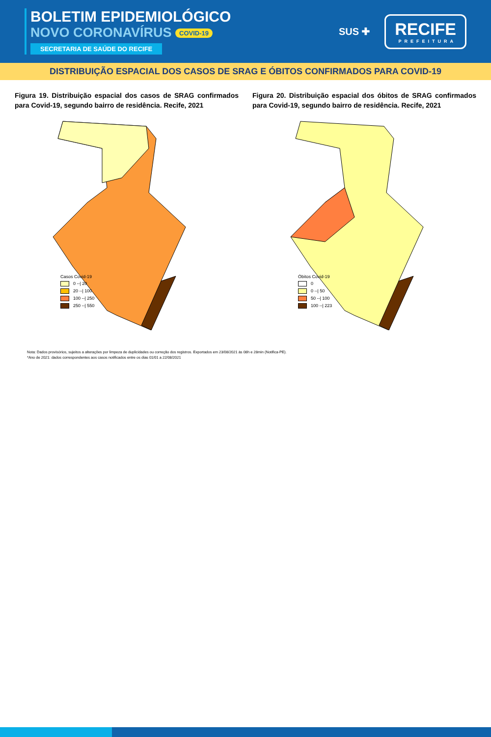BOLETIM EPIDEMIOLÓGICO
NOVO CORONAVÍRUS COVID-19
SECRETARIA DE SAÚDE DO RECIFE
SUS ✚
RECIFE
PREFEITURA
DISTRIBUIÇÃO ESPACIAL DOS CASOS DE SRAG E ÓBITOS CONFIRMADOS PARA COVID-19
Figura 19. Distribuição espacial dos casos de SRAG confirmados para Covid-19, segundo bairro de residência. Recife, 2021
Casos Covid-19
0 --| 20
20 --| 100
100 --| 250
250 --| 550
Figura 20. Distribuição espacial dos óbitos de SRAG confirmados para Covid-19, segundo bairro de residência. Recife, 2021
Óbitos Covid-19
0
0 --| 50
50 --| 100
100 --| 223
Nota: Dados provisórios, sujeitos a alterações por limpeza de duplicidades ou correção dos registros. Exportados em 23/08/2021 às 08h e 28min (Notifica-PE).
*Ano de 2021: dados correspondentes aos casos notificados entre os dias 01/01 a 22/08/2021